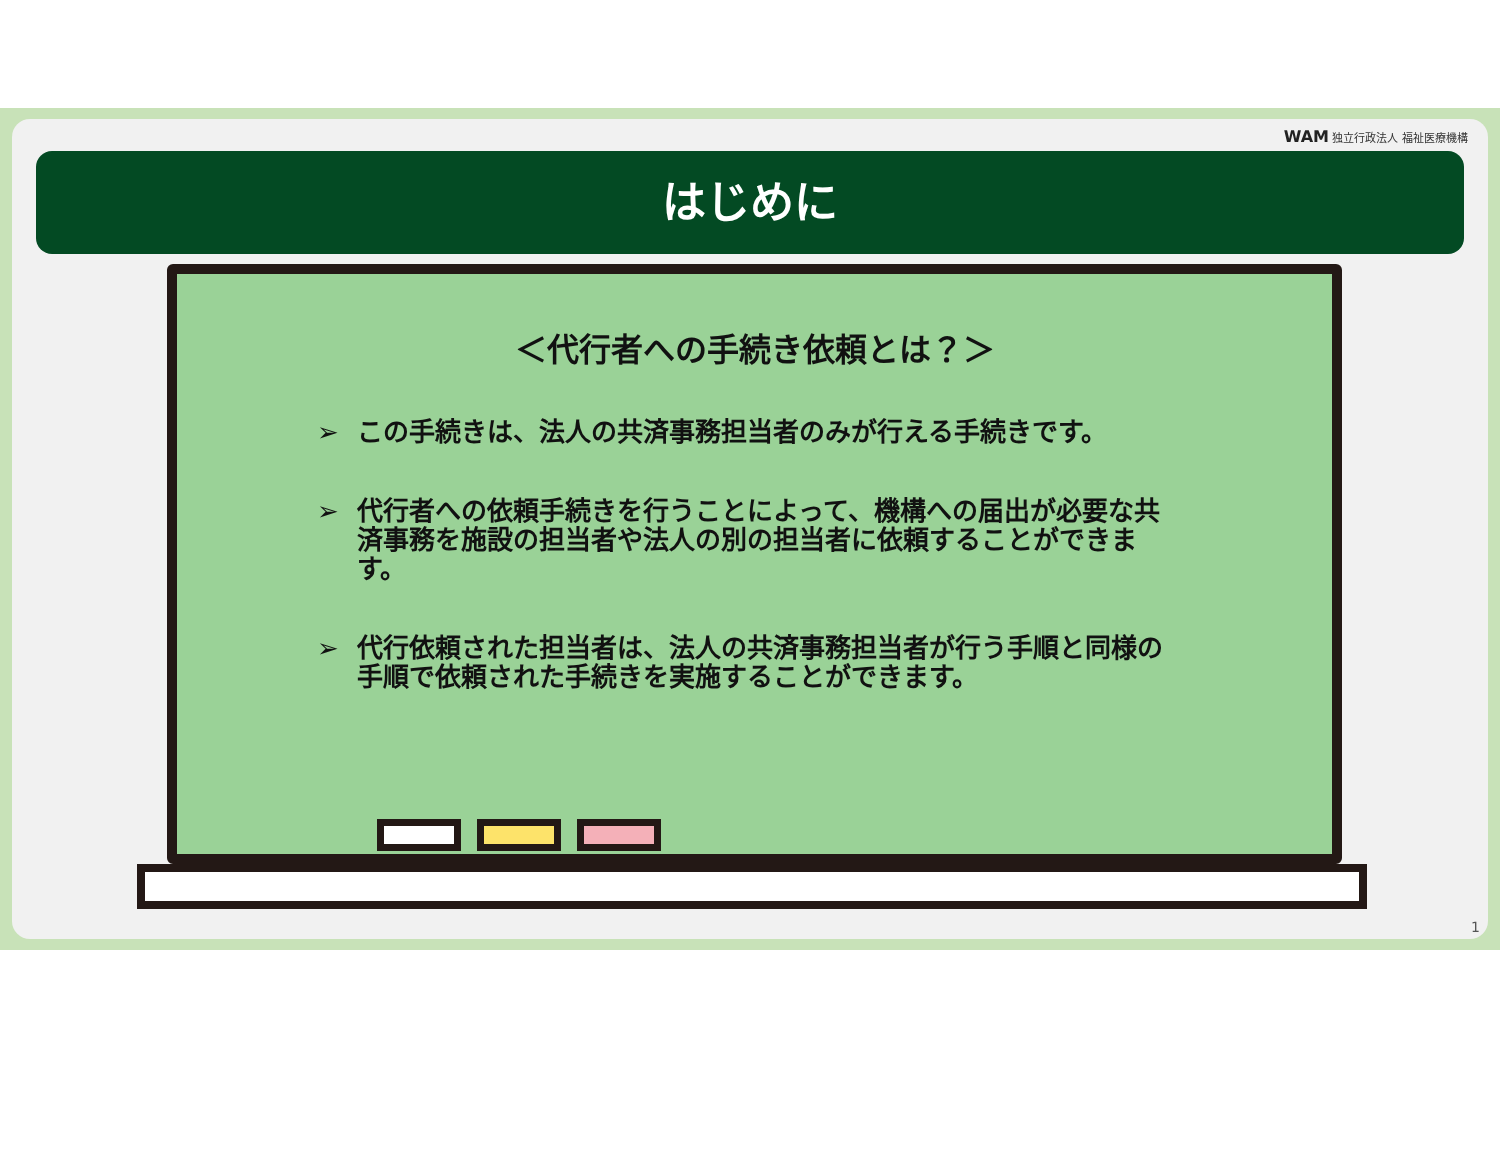WAM 独立行政法人 福祉医療機構
はじめに
＜代行者への手続き依頼とは？＞
➢ この手続きは、法人の共済事務担当者のみが行える手続きです。
➢ 代行者への依頼手続きを行うことによって、機構への届出が必要な共済事務を施設の担当者や法人の別の担当者に依頼することができます。
➢ 代行依頼された担当者は、法人の共済事務担当者が行う手順と同様の手順で依頼された手続きを実施することができます。
1